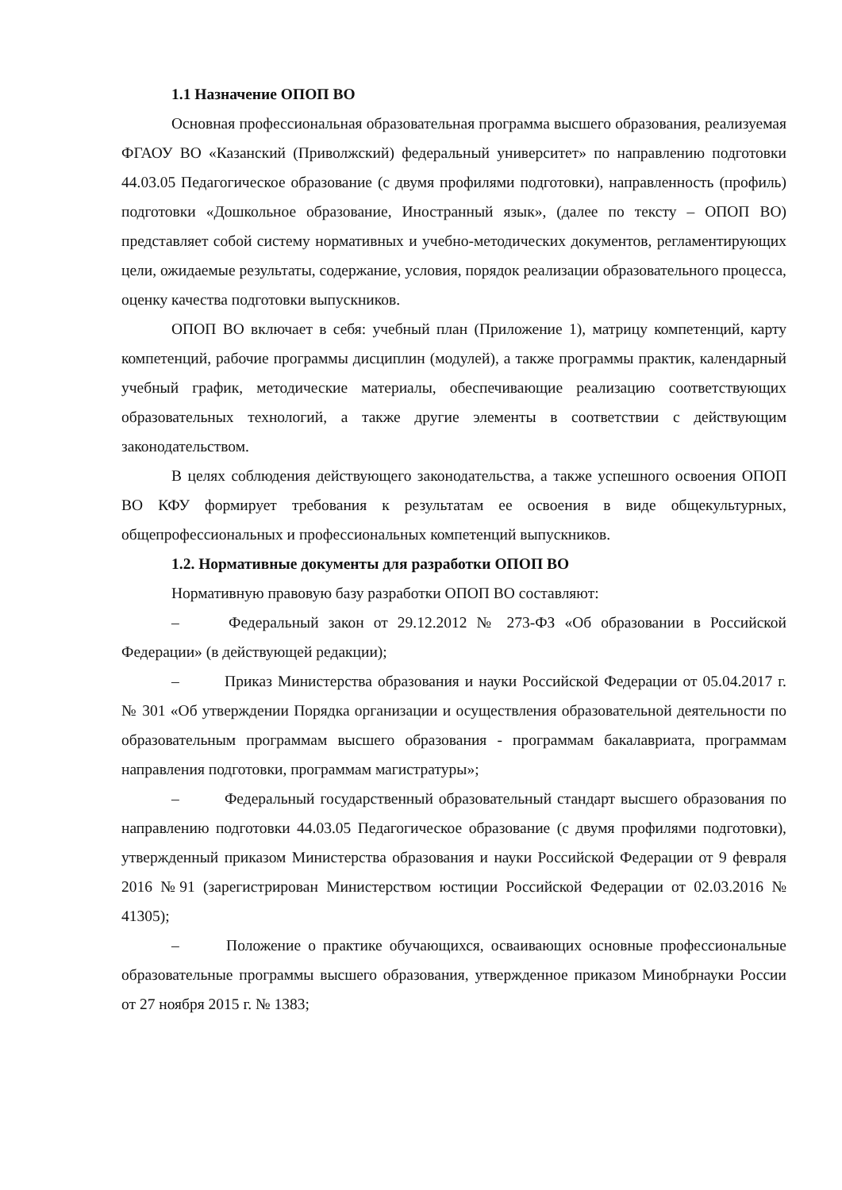1.1 Назначение ОПОП ВО
Основная профессиональная образовательная программа высшего образования, реализуемая ФГАОУ ВО «Казанский (Приволжский) федеральный университет» по направлению подготовки 44.03.05 Педагогическое образование (с двумя профилями подготовки), направленность (профиль) подготовки «Дошкольное образование, Иностранный язык», (далее по тексту – ОПОП ВО) представляет собой систему нормативных и учебно-методических документов, регламентирующих цели, ожидаемые результаты, содержание, условия, порядок реализации образовательного процесса, оценку качества подготовки выпускников.
ОПОП ВО включает в себя: учебный план (Приложение 1), матрицу компетенций, карту компетенций, рабочие программы дисциплин (модулей), а также программы практик, календарный учебный график, методические материалы, обеспечивающие реализацию соответствующих образовательных технологий, а также другие элементы в соответствии с действующим законодательством.
В целях соблюдения действующего законодательства, а также успешного освоения ОПОП ВО КФУ формирует требования к результатам ее освоения в виде общекультурных, общепрофессиональных и профессиональных компетенций выпускников.
1.2. Нормативные документы для разработки ОПОП ВО
Нормативную правовую базу разработки ОПОП ВО составляют:
– Федеральный закон от 29.12.2012 № 273-ФЗ «Об образовании в Российской Федерации» (в действующей редакции);
– Приказ Министерства образования и науки Российской Федерации от 05.04.2017 г. № 301 «Об утверждении Порядка организации и осуществления образовательной деятельности по образовательным программам высшего образования - программам бакалавриата, программам направления подготовки, программам магистратуры»;
– Федеральный государственный образовательный стандарт высшего образования по направлению подготовки 44.03.05 Педагогическое образование (с двумя профилями подготовки), утвержденный приказом Министерства образования и науки Российской Федерации от 9 февраля 2016 №91 (зарегистрирован Министерством юстиции Российской Федерации от 02.03.2016 № 41305);
– Положение о практике обучающихся, осваивающих основные профессиональные образовательные программы высшего образования, утвержденное приказом Минобрнауки России от 27 ноября 2015 г. № 1383;